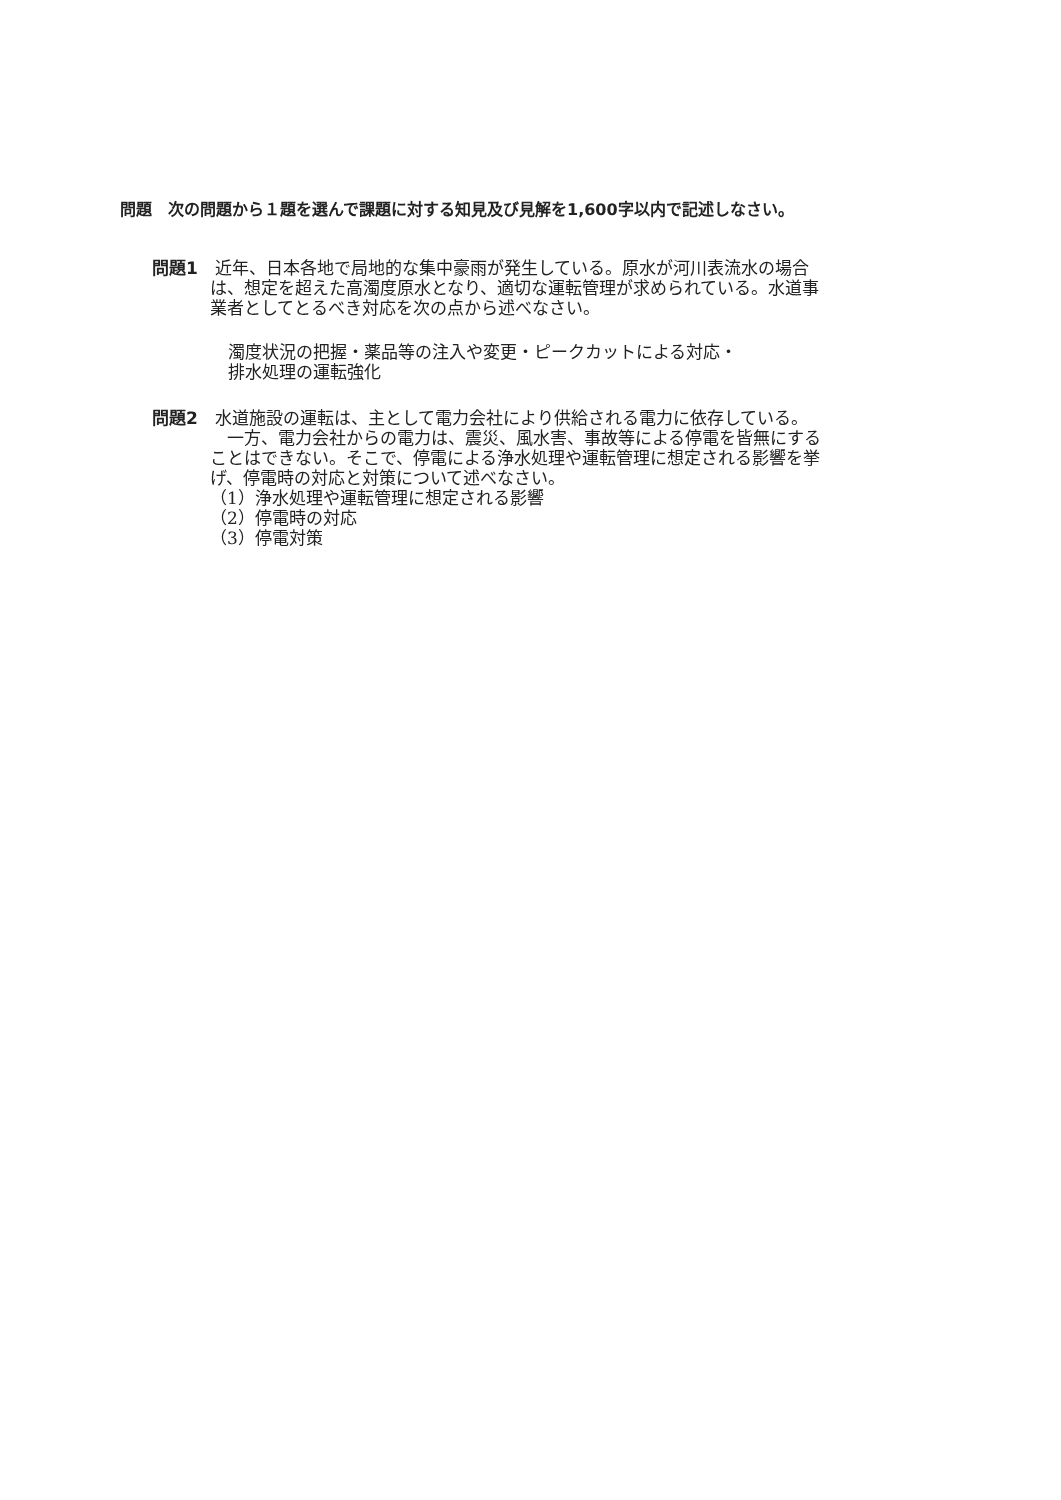問題　次の問題から１題を選んで課題に対する知見及び見解を1,600字以内で記述しなさい。
問題1　近年、日本各地で局地的な集中豪雨が発生している。原水が河川表流水の場合
は、想定を超えた高濁度原水となり、適切な運転管理が求められている。水道事
業者としてとるべき対応を次の点から述べなさい。
濁度状況の把握・薬品等の注入や変更・ピークカットによる対応・
排水処理の運転強化
問題2　水道施設の運転は、主として電力会社により供給される電力に依存している。
　一方、電力会社からの電力は、震災、風水害、事故等による停電を皆無にする
ことはできない。そこで、停電による浄水処理や運転管理に想定される影響を挙
げ、停電時の対応と対策について述べなさい。
（1）浄水処理や運転管理に想定される影響
（2）停電時の対応
（3）停電対策